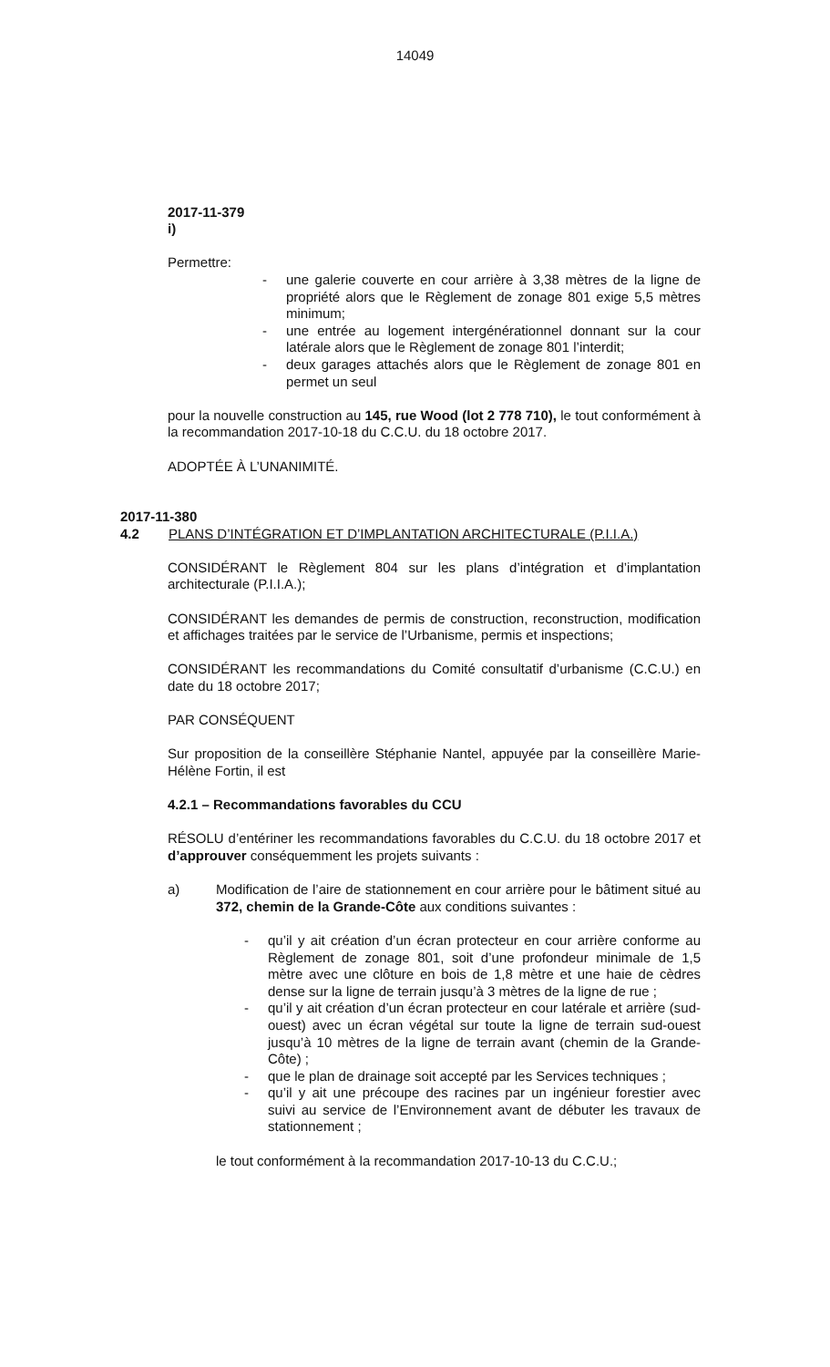14049
2017-11-379
i)
Permettre:
- une galerie couverte en cour arrière à 3,38 mètres de la ligne de propriété alors que le Règlement de zonage 801 exige 5,5 mètres minimum;
- une entrée au logement intergénérationnel donnant sur la cour latérale alors que le Règlement de zonage 801 l’interdit;
- deux garages attachés alors que le Règlement de zonage 801 en permet un seul
pour la nouvelle construction au 145, rue Wood (lot 2 778 710), le tout conformément à la recommandation 2017-10-18 du C.C.U. du 18 octobre 2017.
ADOPTÉE À L’UNANIMITÉ.
2017-11-380
4.2 PLANS D’INTÉGRATION ET D’IMPLANTATION ARCHITECTURALE (P.I.I.A.)
CONSIDÉRANT le Règlement 804 sur les plans d’intégration et d’implantation architecturale (P.I.I.A.);
CONSIDÉRANT les demandes de permis de construction, reconstruction, modification et affichages traitées par le service de l’Urbanisme, permis et inspections;
CONSIDÉRANT les recommandations du Comité consultatif d’urbanisme (C.C.U.) en date du 18 octobre 2017;
PAR CONSÉQUENT
Sur proposition de la conseillère Stéphanie Nantel, appuyée par la conseillère Marie-Hélène Fortin, il est
4.2.1 – Recommandations favorables du CCU
RÉSOLU d’entériner les recommandations favorables du C.C.U. du 18 octobre 2017 et d’approuver conséquemment les projets suivants :
a) Modification de l’aire de stationnement en cour arrière pour le bâtiment situé au 372, chemin de la Grande-Côte aux conditions suivantes :
- qu’il y ait création d’un écran protecteur en cour arrière conforme au Règlement de zonage 801, soit d’une profondeur minimale de 1,5 mètre avec une clôture en bois de 1,8 mètre et une haie de cèdres dense sur la ligne de terrain jusqu’à 3 mètres de la ligne de rue ;
- qu’il y ait création d’un écran protecteur en cour latérale et arrière (sud-ouest) avec un écran végétal sur toute la ligne de terrain sud-ouest jusqu’à 10 mètres de la ligne de terrain avant (chemin de la Grande-Côte) ;
- que le plan de drainage soit accepté par les Services techniques ;
- qu’il y ait une précoupe des racines par un ingénieur forestier avec suivi au service de l’Environnement avant de débuter les travaux de stationnement ;
le tout conformément à la recommandation 2017-10-13 du C.C.U.;